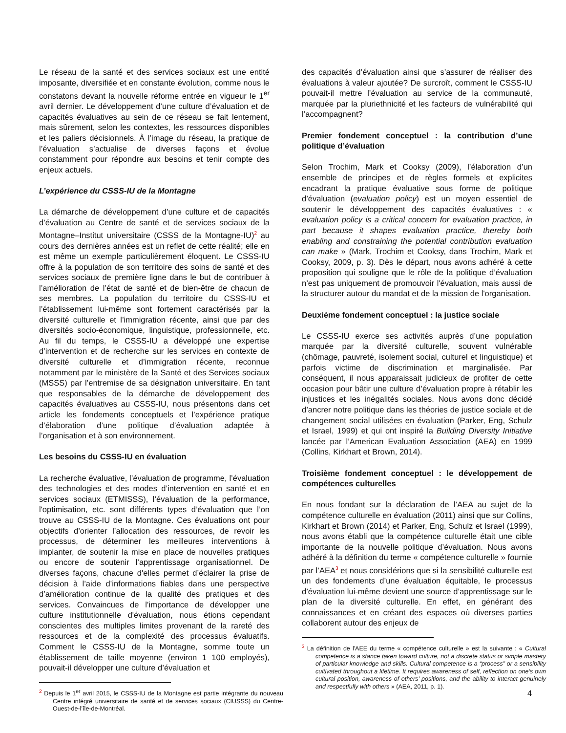Le réseau de la santé et des services sociaux est une entité imposante, diversifiée et en constante évolution, comme nous le constatons devant la nouvelle réforme entrée en vigueur le 1<sup>er</sup> avril dernier. Le développement d’une culture d’évaluation et de capacités évaluatives au sein de ce réseau se fait lentement, mais sûrement, selon les contextes, les ressources disponibles et les paliers décisionnels. À l’image du réseau, la pratique de l’évaluation s’actualise de diverses façons et évolue constamment pour répondre aux besoins et tenir compte des enjeux actuels.
L’expérience du CSSS-IU de la Montagne
La démarche de développement d’une culture et de capacités d’évaluation au Centre de santé et de services sociaux de la Montagne–Institut universitaire (CSSS de la Montagne-IU)<sup>2</sup> au cours des dernières années est un reflet de cette réalité; elle en est même un exemple particulièrement éloquent. Le CSSS-IU offre à la population de son territoire des soins de santé et des services sociaux de première ligne dans le but de contribuer à l’amélioration de l’état de santé et de bien-être de chacun de ses membres. La population du territoire du CSSS-IU et l’établissement lui-même sont fortement caractérisés par la diversité culturelle et l’immigration récente, ainsi que par des diversités socio-économique, linguistique, professionnelle, etc. Au fil du temps, le CSSS-IU a développé une expertise d’intervention et de recherche sur les services en contexte de diversité culturelle et d’immigration récente, reconnue notamment par le ministère de la Santé et des Services sociaux (MSSS) par l’entremise de sa désignation universitaire. En tant que responsables de la démarche de développement des capacités évaluatives au CSSS-IU, nous présentons dans cet article les fondements conceptuels et l’expérience pratique d’élaboration d’une politique d’évaluation adaptée à l’organisation et à son environnement.
Les besoins du CSSS-IU en évaluation
La recherche évaluative, l’évaluation de programme, l’évaluation des technologies et des modes d’intervention en santé et en services sociaux (ETMISSS), l’évaluation de la performance, l'optimisation, etc. sont différents types d’évaluation que l’on trouve au CSSS-IU de la Montagne. Ces évaluations ont pour objectifs d’orienter l’allocation des ressources, de revoir les processus, de déterminer les meilleures interventions à implanter, de soutenir la mise en place de nouvelles pratiques ou encore de soutenir l’apprentissage organisationnel. De diverses façons, chacune d'elles permet d’éclairer la prise de décision à l’aide d’informations fiables dans une perspective d’amélioration continue de la qualité des pratiques et des services. Convaincues de l’importance de développer une culture institutionnelle d'évaluation, nous étions cependant conscientes des multiples limites provenant de la rareté des ressources et de la complexité des processus évaluatifs. Comment le CSSS-IU de la Montagne, somme toute un établissement de taille moyenne (environ 1 100 employés), pouvait-il développer une culture d’évaluation et
<sup>2</sup> Depuis le 1<sup>er</sup> avril 2015, le CSSS-IU de la Montagne est partie intégrante du nouveau Centre intégré universitaire de santé et de services sociaux (CIUSSS) du Centre-Ouest-de-l’île-de-Montréal.
des capacités d’évaluation ainsi que s’assurer de réaliser des évaluations à valeur ajoutée? De surcroît, comment le CSSS-IU pouvait-il mettre l’évaluation au service de la communauté, marquée par la pluriethnicité et les facteurs de vulnérabilité qui l’accompagnent?
Premier fondement conceptuel : la contribution d’une politique d’évaluation
Selon Trochim, Mark et Cooksy (2009), l’élaboration d’un ensemble de principes et de règles formels et explicites encadrant la pratique évaluative sous forme de politique d’évaluation (evaluation policy) est un moyen essentiel de soutenir le développement des capacités évaluatives : « evaluation policy is a critical concern for evaluation practice, in part because it shapes evaluation practice, thereby both enabling and constraining the potential contribution evaluation can make » (Mark, Trochim et Cooksy, dans Trochim, Mark et Cooksy, 2009, p. 3). Dès le départ, nous avons adhéré à cette proposition qui souligne que le rôle de la politique d’évaluation n’est pas uniquement de promouvoir l'évaluation, mais aussi de la structurer autour du mandat et de la mission de l'organisation.
Deuxième fondement conceptuel : la justice sociale
Le CSSS-IU exerce ses activités auprès d’une population marquée par la diversité culturelle, souvent vulnérable (chômage, pauvreté, isolement social, culturel et linguistique) et parfois victime de discrimination et marginalisée. Par conséquent, il nous apparaissait judicieux de profiter de cette occasion pour bâtir une culture d’évaluation propre à rétablir les injustices et les inégalités sociales. Nous avons donc décidé d’ancrer notre politique dans les théories de justice sociale et de changement social utilisées en évaluation (Parker, Eng, Schulz et Israel, 1999) et qui ont inspiré la Building Diversity Initiative lancée par l’American Evaluation Association (AEA) en 1999 (Collins, Kirkhart et Brown, 2014).
Troisième fondement conceptuel : le développement de compétences culturelles
En nous fondant sur la déclaration de l’AEA au sujet de la compétence culturelle en évaluation (2011) ainsi que sur Collins, Kirkhart et Brown (2014) et Parker, Eng, Schulz et Israel (1999), nous avons établi que la compétence culturelle était une cible importante de la nouvelle politique d’évaluation. Nous avons adhéré à la définition du terme « compétence culturelle » fournie par l’AEA<sup>3</sup> et nous considérions que si la sensibilité culturelle est un des fondements d’une évaluation équitable, le processus d’évaluation lui-même devient une source d’apprentissage sur le plan de la diversité culturelle. En effet, en générant des connaissances et en créant des espaces où diverses parties collaborent autour des enjeux de
<sup>3</sup> La définition de l'AEE du terme « compétence culturelle » est la suivante : « Cultural competence is a stance taken toward culture, not a discrete status or simple mastery of particular knowledge and skills. Cultural competence is a “process” or a sensibility cultivated throughout a lifetime. It requires awareness of self, reflection on one’s own cultural position, awareness of others’ positions, and the ability to interact genuinely and respectfully with others » (AEA, 2011, p. 1).
4